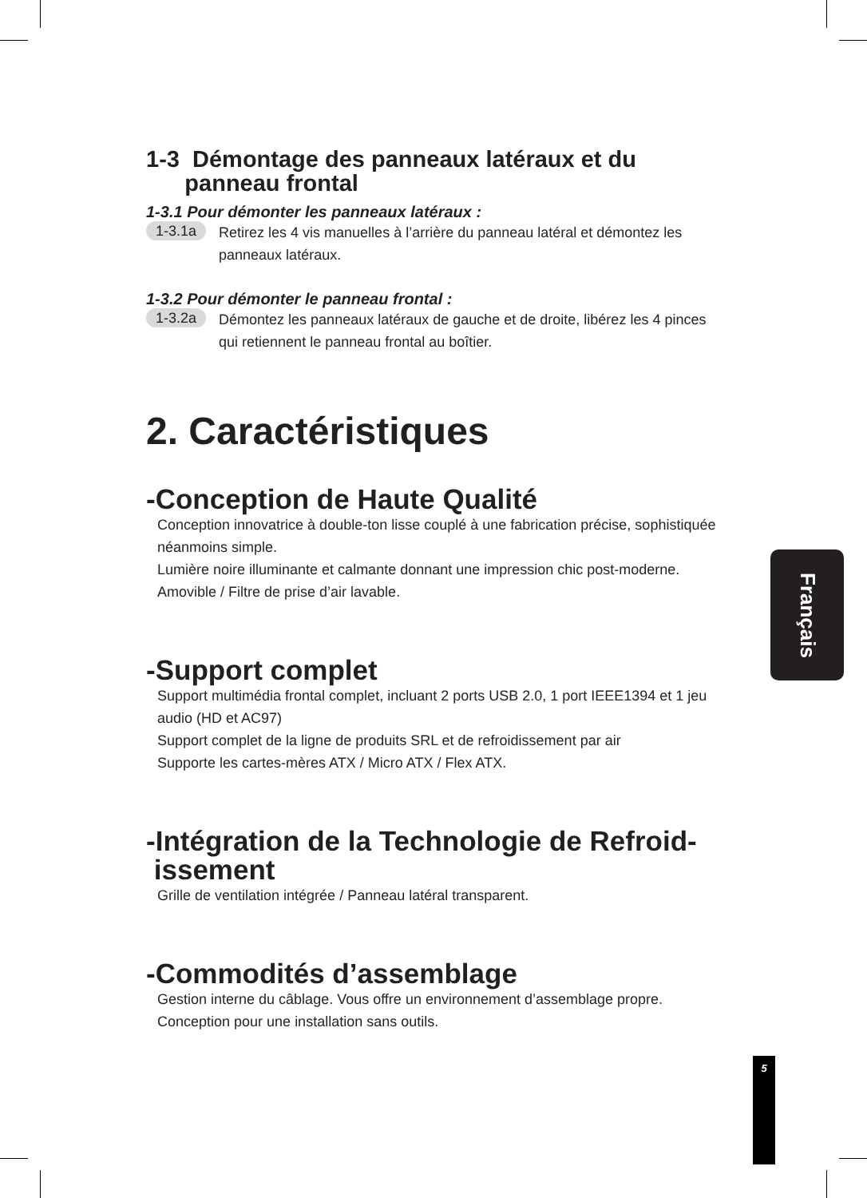1-3 Démontage des panneaux latéraux et du
panneau frontal
1-3.1 Pour démonter les panneaux latéraux :
1-3.1a Retirez les 4 vis manuelles à l’arrière du panneau latéral et démontez les panneaux latéraux.
1-3.2 Pour démonter le panneau frontal :
1-3.2a Démontez les panneaux latéraux de gauche et de droite, libérez les 4 pinces qui retiennent le panneau frontal au boîtier.
2. Caractéristiques
-Conception de Haute Qualité
Conception innovatrice à double-ton lisse couplé à une fabrication précise, sophistiquée néanmoins simple.
Lumière noire illuminante et calmante donnant une impression chic post-moderne.
Amovible / Filtre de prise d’air lavable.
-Support complet
Support multimédia frontal complet, incluant 2 ports USB 2.0, 1 port IEEE1394 et 1 jeu audio (HD et AC97)
Support complet de la ligne de produits SRL et de refroidissement par air
Supporte les cartes-mères ATX / Micro ATX / Flex ATX.
-Intégration de la Technologie de Refroid-
issement
Grille de ventilation intégrée / Panneau latéral transparent.
-Commodités d’assemblage
Gestion interne du câblage. Vous offre un environnement d’assemblage propre.
Conception pour une installation sans outils.
Français
5